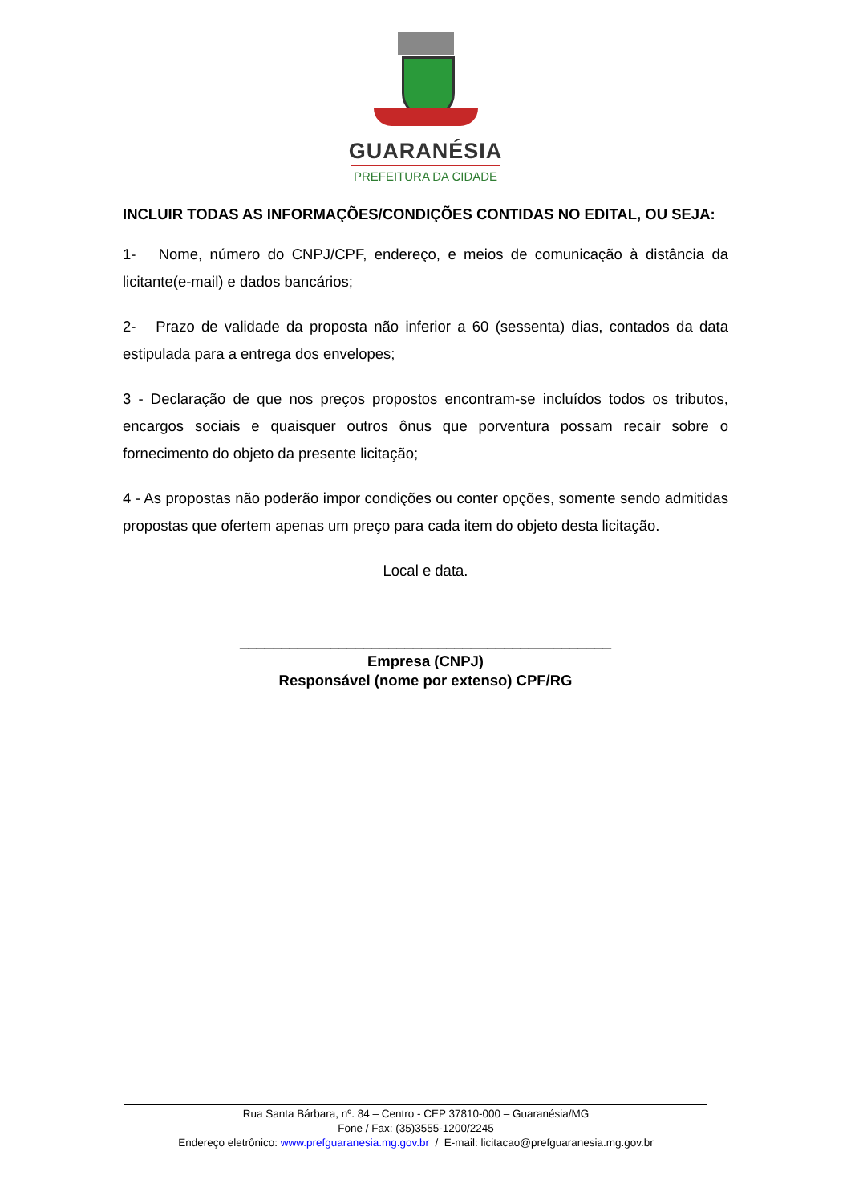GUARANÉSIA
PREFEITURA DA CIDADE
INCLUIR TODAS AS INFORMAÇÕES/CONDIÇÕES CONTIDAS NO EDITAL, OU SEJA:
1- Nome, número do CNPJ/CPF, endereço, e meios de comunicação à distância da licitante(e-mail) e dados bancários;
2- Prazo de validade da proposta não inferior a 60 (sessenta) dias, contados da data estipulada para a entrega dos envelopes;
3 - Declaração de que nos preços propostos encontram-se incluídos todos os tributos, encargos sociais e quaisquer outros ônus que porventura possam recair sobre o fornecimento do objeto da presente licitação;
4 - As propostas não poderão impor condições ou conter opções, somente sendo admitidas propostas que ofertem apenas um preço para cada item do objeto desta licitação.
Local e data.
_____________________________________________
Empresa (CNPJ)
Responsável (nome por extenso) CPF/RG
Rua Santa Bárbara, nº. 84 – Centro - CEP 37810-000 – Guaranésia/MG
Fone / Fax: (35)3555-1200/2245
Endereço eletrônico: www.prefguaranesia.mg.gov.br / E-mail: licitacao@prefguaranesia.mg.gov.br